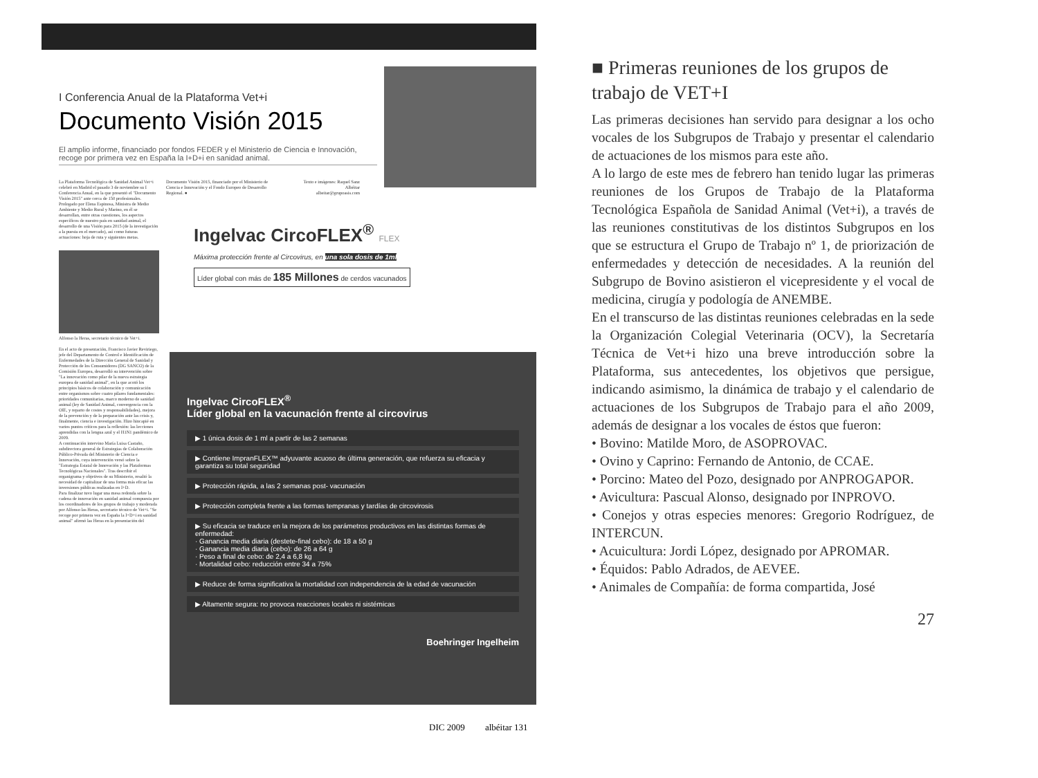I Conferencia Anual de la Plataforma Vet+i
Documento Visión 2015
El amplio informe, financiado por fondos FEDER y el Ministerio de Ciencia e Innovación, recoge por primera vez en España la I+D+i en sanidad animal.
La Plataforma Tecnológica de Sanidad Animal Vet+i celebró en Madrid el pasado 3 de noviembre su I Conferencia Anual, en la que presentó el "Documento Visión 2015" ante cerca de 150 profesionales. Prologado por Elena Espinosa, Ministra de Medio Ambiente y Medio Rural y Marino, en él se desarrollan, entre otras cuestiones, los aspectos específicos de nuestro país en sanidad animal, el desarrollo de una Visión para 2015 (de la investigación a la puesta en el mercado), así como futuras actuaciones: hoja de ruta y siguientes metas.
Alfonso la Heras, secretario técnico de Vet+i.
En el acto de presentación, Francisco Javier Reviriego, jefe del Departamento de Control e Identificación de Enfermedades de la Dirección General de Sanidad y Protección de los Consumidores (DG SANCO) de la Comisión Europea, desarrolló su intervención sobre "La innovación como pilar de la nueva estrategia europea de sanidad animal", en la que acotó los principios básicos de colaboración y comunicación entre organismos sobre cuatro pilares fundamentales: prioridades comunitarias, marco moderno de sanidad animal (ley de Sanidad Animal, convergencia con la OIE, y reparto de costes y responsabilidades), mejora de la prevención y de la preparación ante las crisis y, finalmente, ciencia e investigación. Hizo hincapié en varios puntos críticos para la reflexión: las lecciones aprendidas con la lengua azul y el H1N1 pandémico de 2009.
A continuación intervino María Luisa Castaño, subdirectora general de Estrategias de Colaboración Público-Privada del Ministerio de Ciencia e Innovación, cuya intervención versó sobre la "Estrategia Estatal de Innovación y las Plataformas Tecnológicas Nacionales". Tras describir el organigrama y objetivos de su Ministerio, resaltó la necesidad de capitalizar de una forma más eficaz las inversiones públicas realizadas en I+D.
Para finalizar tuvo lugar una mesa redonda sobre la cadena de innovación en sanidad animal compuesta por los coordinadores de los grupos de trabajo y moderada por Alfonso las Heras, secretario técnico de Vet+i. "Se recoge por primera vez en España la I+D+i en sanidad animal" afirmó las Heras en la presentación del
Documento Visión 2015, financiado por el Ministerio de Ciencia e Innovación y el Fondo Europeo de Desarrollo Regional. ●
Texto e imágenes: Raquel Sanz
Albéitar
albeitar@grupoasis.com
Ingelvac CircoFLEX<sup>®</sup> FLEX
Máxima protección frente al Circovirus, en una sola dosis de 1ml
Líder global con más de 185 Millones de cerdos vacunados
Ingelvac CircoFLEX<sup>®</sup>
Líder global en la vacunación frente al circovirus
▶ 1 única dosis de 1 ml a partir de las 2 semanas
▶ Contiene ImpranFLEX™ adyuvante acuoso de última generación, que refuerza su eficacia y garantiza su total seguridad
▶ Protección rápida, a las 2 semanas post- vacunación
▶ Protección completa frente a las formas tempranas y tardías de circovirosis
▶ Su eficacia se traduce en la mejora de los parámetros productivos en las distintas formas de enfermedad:
· Ganancia media diaria (destete-final cebo): de 18 a 50 g
· Ganancia media diaria (cebo): de 26 a 64 g
· Peso a final de cebo: de 2,4 a 6,8 kg
· Mortalidad cebo: reducción entre 34 a 75%
▶ Reduce de forma significativa la mortalidad con independencia de la edad de vacunación
▶ Altamente segura: no provoca reacciones locales ni sistémicas
Boehringer Ingelheim
DIC 2009 albéitar 131
■ Primeras reuniones de los grupos de trabajo de VET+I
Las primeras decisiones han servido para designar a los ocho vocales de los Subgrupos de Trabajo y presentar el calendario de actuaciones de los mismos para este año.
A lo largo de este mes de febrero han tenido lugar las primeras reuniones de los Grupos de Trabajo de la Plataforma Tecnológica Española de Sanidad Animal (Vet+i), a través de las reuniones constitutivas de los distintos Subgrupos en los que se estructura el Grupo de Trabajo nº 1, de priorización de enfermedades y detección de necesidades. A la reunión del Subgrupo de Bovino asistieron el vicepresidente y el vocal de medicina, cirugía y podología de ANEMBE.
En el transcurso de las distintas reuniones celebradas en la sede la Organización Colegial Veterinaria (OCV), la Secretaría Técnica de Vet+i hizo una breve introducción sobre la Plataforma, sus antecedentes, los objetivos que persigue, indicando asimismo, la dinámica de trabajo y el calendario de actuaciones de los Subgrupos de Trabajo para el año 2009, además de designar a los vocales de éstos que fueron:
• Bovino: Matilde Moro, de ASOPROVAC.
• Ovino y Caprino: Fernando de Antonio, de CCAE.
• Porcino: Mateo del Pozo, designado por ANPROGAPOR.
• Avicultura: Pascual Alonso, designado por INPROVO.
• Conejos y otras especies menores: Gregorio Rodríguez, de INTERCUN.
• Acuicultura: Jordi López, designado por APROMAR.
• Équidos: Pablo Adrados, de AEVEE.
• Animales de Compañía: de forma compartida, José
27